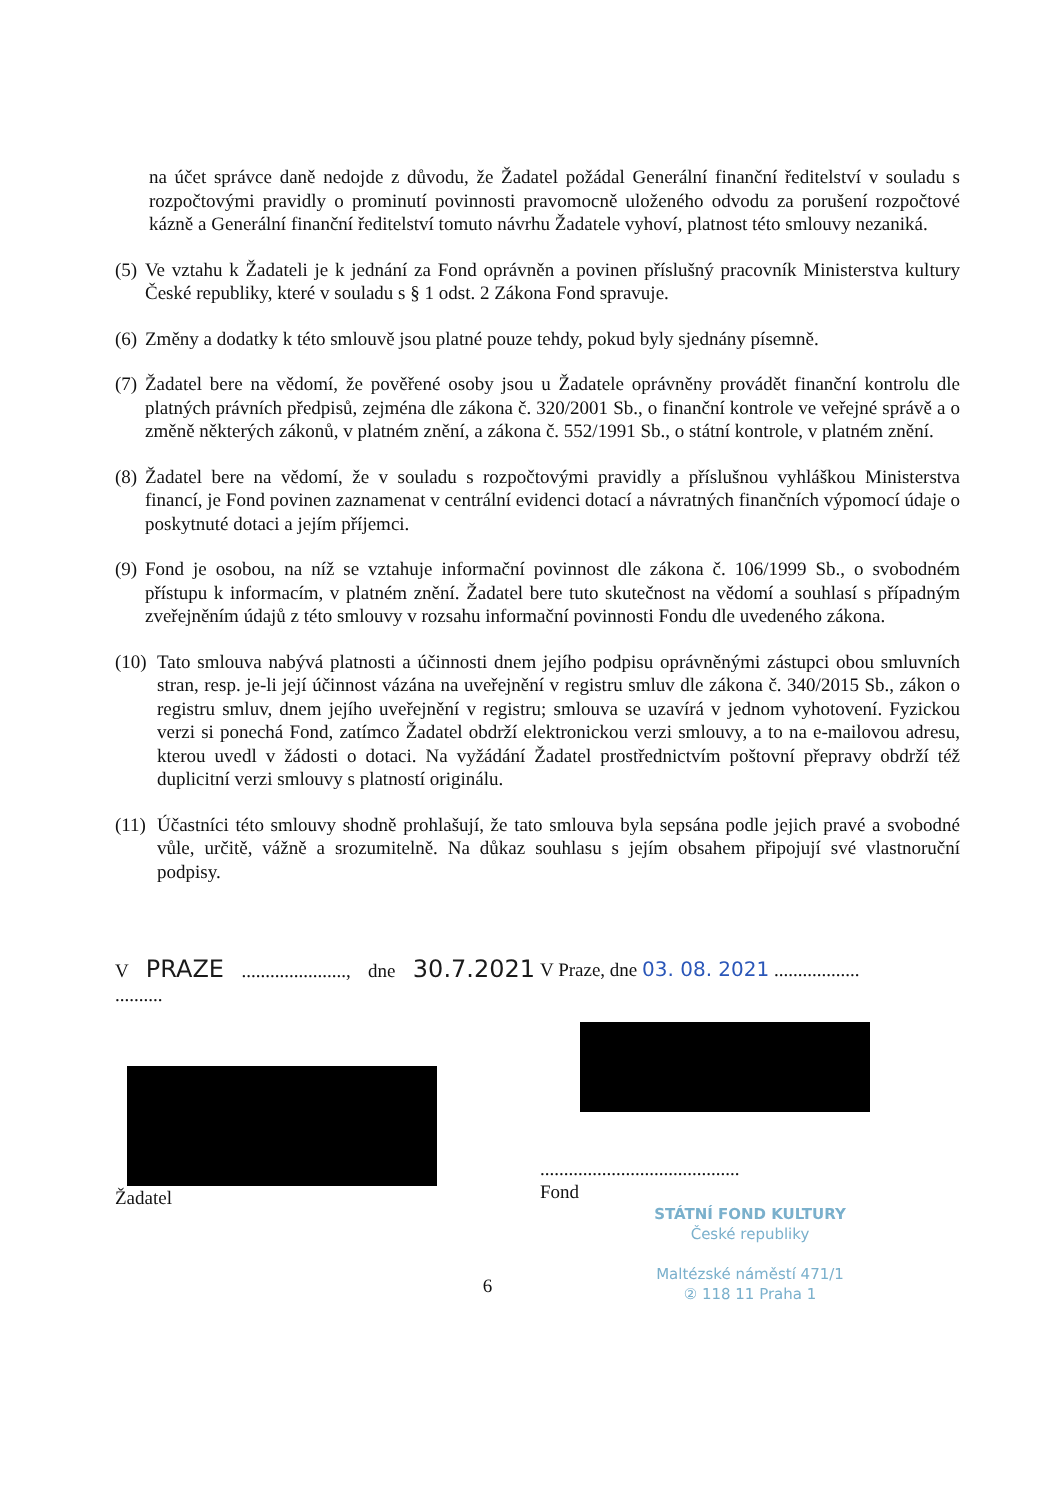na účet správce daně nedojde z důvodu, že Žadatel požádal Generální finanční ředitelství v souladu s rozpočtovými pravidly o prominutí povinnosti pravomocně uloženého odvodu za porušení rozpočtové kázně a Generální finanční ředitelství tomuto návrhu Žadatele vyhoví, platnost této smlouvy nezaniká.
(5) Ve vztahu k Žadateli je k jednání za Fond oprávněn a povinen příslušný pracovník Ministerstva kultury České republiky, které v souladu s § 1 odst. 2 Zákona Fond spravuje.
(6) Změny a dodatky k této smlouvě jsou platné pouze tehdy, pokud byly sjednány písemně.
(7) Žadatel bere na vědomí, že pověřené osoby jsou u Žadatele oprávněny provádět finanční kontrolu dle platných právních předpisů, zejména dle zákona č. 320/2001 Sb., o finanční kontrole ve veřejné správě a o změně některých zákonů, v platném znění, a zákona č. 552/1991 Sb., o státní kontrole, v platném znění.
(8) Žadatel bere na vědomí, že v souladu s rozpočtovými pravidly a příslušnou vyhláškou Ministerstva financí, je Fond povinen zaznamenat v centrální evidenci dotací a návratných finančních výpomocí údaje o poskytnuté dotaci a jejím příjemci.
(9) Fond je osobou, na níž se vztahuje informační povinnost dle zákona č. 106/1999 Sb., o svobodném přístupu k informacím, v platném znění. Žadatel bere tuto skutečnost na vědomí a souhlasí s případným zveřejněním údajů z této smlouvy v rozsahu informační povinnosti Fondu dle uvedeného zákona.
(10) Tato smlouva nabývá platnosti a účinnosti dnem jejího podpisu oprávněnými zástupci obou smluvních stran, resp. je-li její účinnost vázána na uveřejnění v registru smluv dle zákona č. 340/2015 Sb., zákon o registru smluv, dnem jejího uveřejnění v registru; smlouva se uzavírá v jednom vyhotovení. Fyzickou verzi si ponechá Fond, zatímco Žadatel obdrží elektronickou verzi smlouvy, a to na e-mailovou adresu, kterou uvedl v žádosti o dotaci. Na vyžádání Žadatel prostřednictvím poštovní přepravy obdrží též duplicitní verzi smlouvy s platností originálu.
(11) Účastníci této smlouvy shodně prohlašují, že tato smlouva byla sepsána podle jejich pravé a svobodné vůle, určitě, vážně a srozumitelně. Na důkaz souhlasu s jejím obsahem připojují své vlastnoruční podpisy.
V PRAZE ......................, dne 30.7.2021 ..........
Žadatel
V Praze, dne 03. 08. 2021 ..................
..........................................
Fond
STÁTNÍ FOND KULTURY
České republiky
Maltézské náměstí 471/1
② 118 11 Praha 1
6